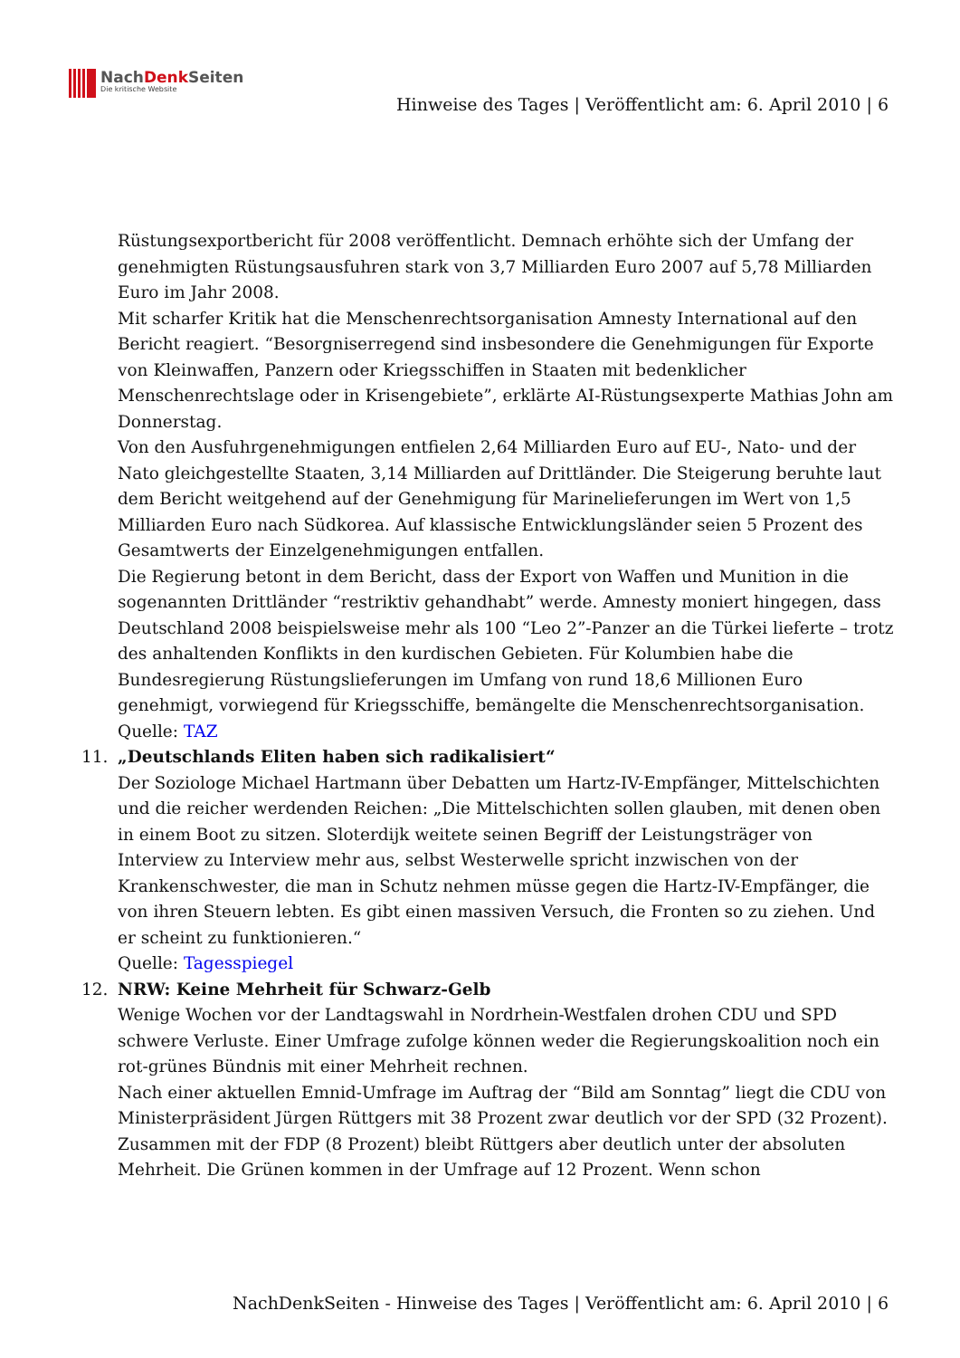NachDenk Seiten
Die kritische Website
Hinweise des Tages | Veröffentlicht am: 6. April 2010 | 6
Rüstungsexportbericht für 2008 veröffentlicht. Demnach erhöhte sich der Umfang der genehmigten Rüstungsausfuhren stark von 3,7 Milliarden Euro 2007 auf 5,78 Milliarden Euro im Jahr 2008.
Mit scharfer Kritik hat die Menschenrechtsorganisation Amnesty International auf den Bericht reagiert. “Besorgniserregend sind insbesondere die Genehmigungen für Exporte von Kleinwaffen, Panzern oder Kriegsschiffen in Staaten mit bedenklicher Menschenrechtslage oder in Krisengebiete”, erklärte AI-Rüstungsexperte Mathias John am Donnerstag.
Von den Ausfuhrgenehmigungen entfielen 2,64 Milliarden Euro auf EU-, Nato- und der Nato gleichgestellte Staaten, 3,14 Milliarden auf Drittländer. Die Steigerung beruhte laut dem Bericht weitgehend auf der Genehmigung für Marinelieferungen im Wert von 1,5 Milliarden Euro nach Südkorea. Auf klassische Entwicklungsländer seien 5 Prozent des Gesamtwerts der Einzelgenehmigungen entfallen.
Die Regierung betont in dem Bericht, dass der Export von Waffen und Munition in die sogenannten Drittländer “restriktiv gehandhabt” werde. Amnesty moniert hingegen, dass Deutschland 2008 beispielsweise mehr als 100 “Leo 2”-Panzer an die Türkei lieferte – trotz des anhaltenden Konflikts in den kurdischen Gebieten. Für Kolumbien habe die Bundesregierung Rüstungslieferungen im Umfang von rund 18,6 Millionen Euro genehmigt, vorwiegend für Kriegsschiffe, bemängelte die Menschenrechtsorganisation.
Quelle: TAZ
11. „Deutschlands Eliten haben sich radikalisiert“
Der Soziologe Michael Hartmann über Debatten um Hartz-IV-Empfänger, Mittelschichten und die reicher werdenden Reichen: „Die Mittelschichten sollen glauben, mit denen oben in einem Boot zu sitzen. Sloterdijk weitete seinen Begriff der Leistungsträger von Interview zu Interview mehr aus, selbst Westerwelle spricht inzwischen von der Krankenschwester, die man in Schutz nehmen müsse gegen die Hartz-IV-Empfänger, die von ihren Steuern lebten. Es gibt einen massiven Versuch, die Fronten so zu ziehen. Und er scheint zu funktionieren.“
Quelle: Tagesspiegel
12. NRW: Keine Mehrheit für Schwarz-Gelb
Wenige Wochen vor der Landtagswahl in Nordrhein-Westfalen drohen CDU und SPD schwere Verluste. Einer Umfrage zufolge können weder die Regierungskoalition noch ein rot-grünes Bündnis mit einer Mehrheit rechnen.
Nach einer aktuellen Emnid-Umfrage im Auftrag der “Bild am Sonntag” liegt die CDU von Ministerpräsident Jürgen Rüttgers mit 38 Prozent zwar deutlich vor der SPD (32 Prozent). Zusammen mit der FDP (8 Prozent) bleibt Rüttgers aber deutlich unter der absoluten Mehrheit. Die Grünen kommen in der Umfrage auf 12 Prozent. Wenn schon
NachDenkSeiten - Hinweise des Tages | Veröffentlicht am: 6. April 2010 | 6